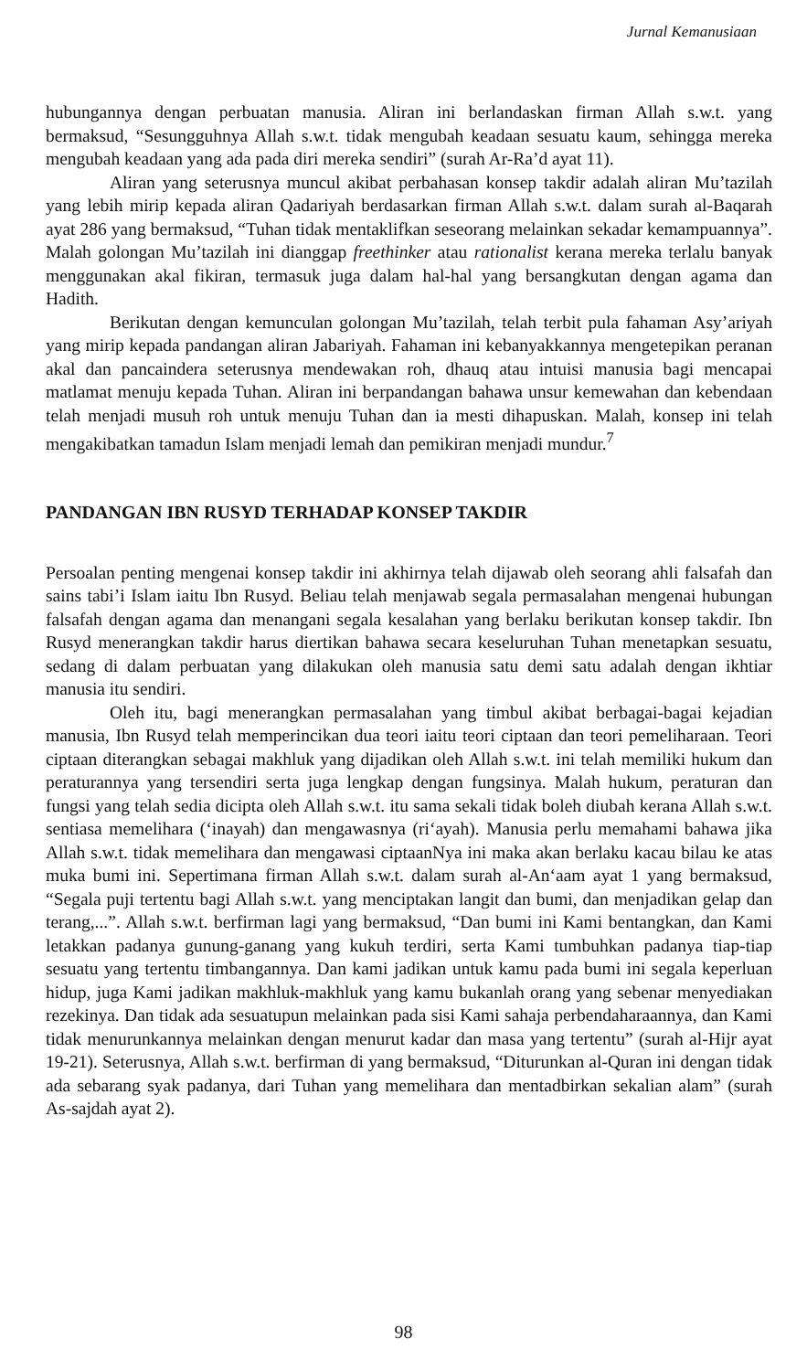Jurnal Kemanusiaan
hubungannya dengan perbuatan manusia. Aliran ini berlandaskan firman Allah s.w.t. yang bermaksud, “Sesungguhnya Allah s.w.t. tidak mengubah keadaan sesuatu kaum, sehingga mereka mengubah keadaan yang ada pada diri mereka sendiri” (surah Ar-Ra’d ayat 11).
Aliran yang seterusnya muncul akibat perbahasan konsep takdir adalah aliran Mu’tazilah yang lebih mirip kepada aliran Qadariyah berdasarkan firman Allah s.w.t. dalam surah al-Baqarah ayat 286 yang bermaksud, “Tuhan tidak mentaklifkan seseorang melainkan sekadar kemampuannya”. Malah golongan Mu’tazilah ini dianggap freethinker atau rationalist kerana mereka terlalu banyak menggunakan akal fikiran, termasuk juga dalam hal-hal yang bersangkutan dengan agama dan Hadith.
Berikutan dengan kemunculan golongan Mu’tazilah, telah terbit pula fahaman Asy’ariyah yang mirip kepada pandangan aliran Jabariyah. Fahaman ini kebanyakkannya mengetepikan peranan akal dan pancaindera seterusnya mendewakan roh, dhauq atau intuisi manusia bagi mencapai matlamat menuju kepada Tuhan. Aliran ini berpandangan bahawa unsur kemewahan dan kebendaan telah menjadi musuh roh untuk menuju Tuhan dan ia mesti dihapuskan. Malah, konsep ini telah mengakibatkan tamadun Islam menjadi lemah dan pemikiran menjadi mundur.<sup>7</sup>
PANDANGAN IBN RUSYD TERHADAP KONSEP TAKDIR
Persoalan penting mengenai konsep takdir ini akhirnya telah dijawab oleh seorang ahli falsafah dan sains tabi’i Islam iaitu Ibn Rusyd. Beliau telah menjawab segala permasalahan mengenai hubungan falsafah dengan agama dan menangani segala kesalahan yang berlaku berikutan konsep takdir. Ibn Rusyd menerangkan takdir harus diertikan bahawa secara keseluruhan Tuhan menetapkan sesuatu, sedang di dalam perbuatan yang dilakukan oleh manusia satu demi satu adalah dengan ikhtiar manusia itu sendiri.
Oleh itu, bagi menerangkan permasalahan yang timbul akibat berbagai-bagai kejadian manusia, Ibn Rusyd telah memperincikan dua teori iaitu teori ciptaan dan teori pemeliharaan. Teori ciptaan diterangkan sebagai makhluk yang dijadikan oleh Allah s.w.t. ini telah memiliki hukum dan peraturannya yang tersendiri serta juga lengkap dengan fungsinya. Malah hukum, peraturan dan fungsi yang telah sedia dicipta oleh Allah s.w.t. itu sama sekali tidak boleh diubah kerana Allah s.w.t. sentiasa memelihara (‘inayah) dan mengawasnya (ri‘ayah). Manusia perlu memahami bahawa jika Allah s.w.t. tidak memelihara dan mengawasi ciptaanNya ini maka akan berlaku kacau bilau ke atas muka bumi ini. Sepertimana firman Allah s.w.t. dalam surah al-An‘aam ayat 1 yang bermaksud, “Segala puji tertentu bagi Allah s.w.t. yang menciptakan langit dan bumi, dan menjadikan gelap dan terang,...”. Allah s.w.t. berfirman lagi yang bermaksud, “Dan bumi ini Kami bentangkan, dan Kami letakkan padanya gunung-ganang yang kukuh terdiri, serta Kami tumbuhkan padanya tiap-tiap sesuatu yang tertentu timbangannya. Dan kami jadikan untuk kamu pada bumi ini segala keperluan hidup, juga Kami jadikan makhluk-makhluk yang kamu bukanlah orang yang sebenar menyediakan rezekinya. Dan tidak ada sesuatupun melainkan pada sisi Kami sahaja perbendaharaannya, dan Kami tidak menurunkannya melainkan dengan menurut kadar dan masa yang tertentu” (surah al-Hijr ayat 19-21). Seterusnya, Allah s.w.t. berfirman di yang bermaksud, “Diturunkan al-Quran ini dengan tidak ada sebarang syak padanya, dari Tuhan yang memelihara dan mentadbirkan sekalian alam” (surah As-sajdah ayat 2).
98